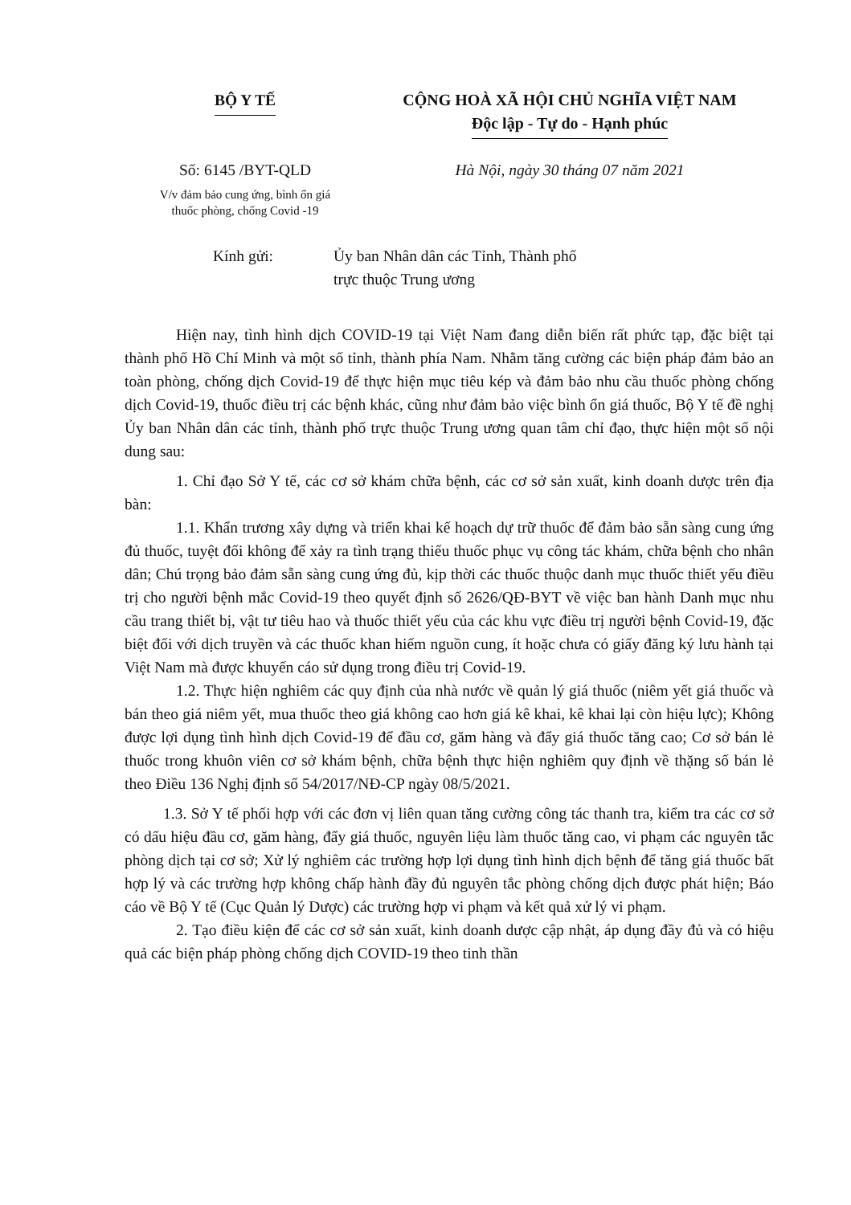BỘ Y TẾ CỘNG HOÀ XÃ HỘI CHỦ NGHĨA VIỆT NAM
Độc lập - Tự do - Hạnh phúc
Số: 6145 /BYT-QLD
V/v đảm bảo cung ứng, bình ổn giá
thuốc phòng, chống Covid -19
Hà Nội, ngày 30 tháng 07 năm 2021
Kính gửi: Ủy ban Nhân dân các Tỉnh, Thành phố
trực thuộc Trung ương
Hiện nay, tình hình dịch COVID-19 tại Việt Nam đang diễn biến rất phức tạp, đặc biệt tại thành phố Hồ Chí Minh và một số tỉnh, thành phía Nam. Nhằm tăng cường các biện pháp đảm bảo an toàn phòng, chống dịch Covid-19 để thực hiện mục tiêu kép và đảm bảo nhu cầu thuốc phòng chống dịch Covid-19, thuốc điều trị các bệnh khác, cũng như đảm bảo việc bình ổn giá thuốc, Bộ Y tế đề nghị Ủy ban Nhân dân các tỉnh, thành phố trực thuộc Trung ương quan tâm chỉ đạo, thực hiện một số nội dung sau:
1. Chỉ đạo Sở Y tế, các cơ sở khám chữa bệnh, các cơ sở sản xuất, kinh doanh dược trên địa bàn:
1.1. Khẩn trương xây dựng và triển khai kế hoạch dự trữ thuốc để đảm bảo sẵn sàng cung ứng đủ thuốc, tuyệt đối không để xảy ra tình trạng thiếu thuốc phục vụ công tác khám, chữa bệnh cho nhân dân; Chú trọng bảo đảm sẵn sàng cung ứng đủ, kịp thời các thuốc thuộc danh mục thuốc thiết yếu điều trị cho người bệnh mắc Covid-19 theo quyết định số 2626/QĐ-BYT về việc ban hành Danh mục nhu cầu trang thiết bị, vật tư tiêu hao và thuốc thiết yếu của các khu vực điều trị người bệnh Covid-19, đặc biệt đối với dịch truyền và các thuốc khan hiếm nguồn cung, ít hoặc chưa có giấy đăng ký lưu hành tại Việt Nam mà được khuyến cáo sử dụng trong điều trị Covid-19.
1.2. Thực hiện nghiêm các quy định của nhà nước về quản lý giá thuốc (niêm yết giá thuốc và bán theo giá niêm yết, mua thuốc theo giá không cao hơn giá kê khai, kê khai lại còn hiệu lực); Không được lợi dụng tình hình dịch Covid-19 để đầu cơ, găm hàng và đẩy giá thuốc tăng cao; Cơ sở bán lẻ thuốc trong khuôn viên cơ sở khám bệnh, chữa bệnh thực hiện nghiêm quy định về thặng số bán lẻ theo Điều 136 Nghị định số 54/2017/NĐ-CP ngày 08/5/2021.
1.3. Sở Y tế phối hợp với các đơn vị liên quan tăng cường công tác thanh tra, kiểm tra các cơ sở có dấu hiệu đầu cơ, găm hàng, đẩy giá thuốc, nguyên liệu làm thuốc tăng cao, vi phạm các nguyên tắc phòng dịch tại cơ sở; Xử lý nghiêm các trường hợp lợi dụng tình hình dịch bệnh để tăng giá thuốc bất hợp lý và các trường hợp không chấp hành đầy đủ nguyên tắc phòng chống dịch được phát hiện; Báo cáo về Bộ Y tế (Cục Quản lý Dược) các trường hợp vi phạm và kết quả xử lý vi phạm.
2. Tạo điều kiện để các cơ sở sản xuất, kinh doanh dược cập nhật, áp dụng đầy đủ và có hiệu quả các biện pháp phòng chống dịch COVID-19 theo tinh thần